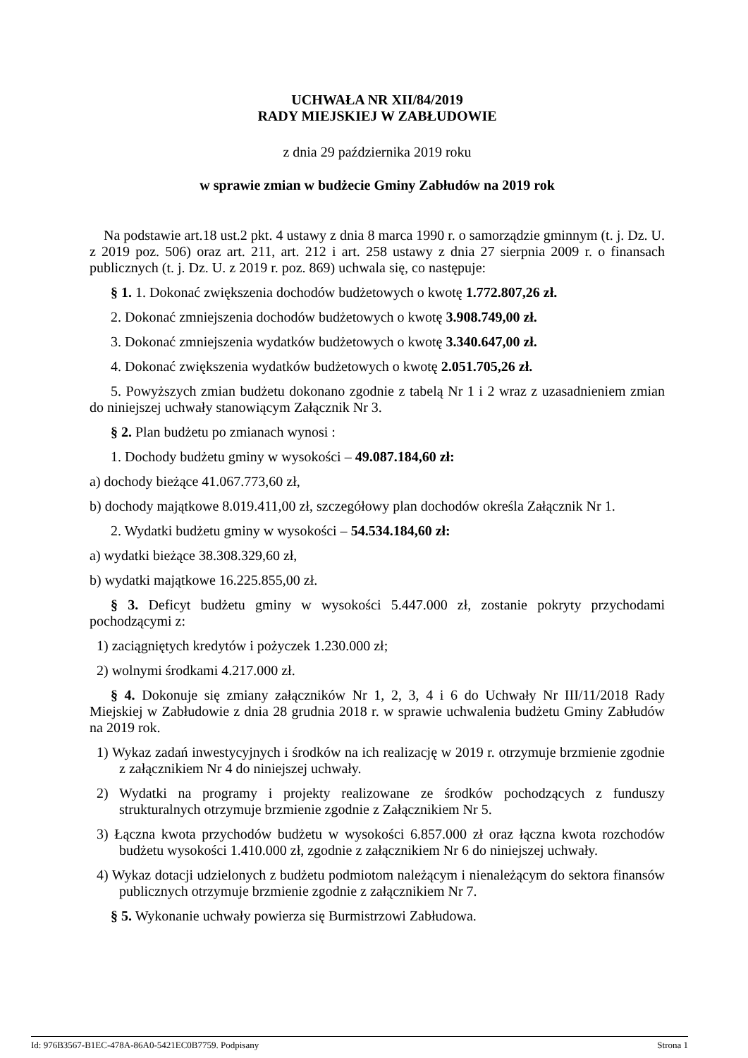UCHWAŁA NR XII/84/2019
RADY MIEJSKIEJ W ZABŁUDOWIE
z dnia 29 października 2019 roku
w sprawie zmian w budżecie Gminy Zabłudów na 2019 rok
Na podstawie art.18 ust.2 pkt. 4 ustawy z dnia 8 marca 1990 r. o samorządzie gminnym (t. j. Dz. U. z 2019 poz. 506) oraz art. 211, art. 212 i art. 258 ustawy z dnia 27 sierpnia 2009 r. o finansach publicznych (t. j. Dz. U. z 2019 r. poz. 869) uchwala się, co następuje:
§ 1. 1. Dokonać zwiększenia dochodów budżetowych o kwotę 1.772.807,26 zł.
2. Dokonać zmniejszenia dochodów budżetowych o kwotę 3.908.749,00 zł.
3. Dokonać zmniejszenia wydatków budżetowych o kwotę 3.340.647,00 zł.
4. Dokonać zwiększenia wydatków budżetowych o kwotę 2.051.705,26 zł.
5. Powyższych zmian budżetu dokonano zgodnie z tabelą Nr 1 i 2 wraz z uzasadnieniem zmian do niniejszej uchwały stanowiącym Załącznik Nr 3.
§ 2. Plan budżetu po zmianach wynosi :
1. Dochody budżetu gminy w wysokości – 49.087.184,60 zł:
a) dochody bieżące 41.067.773,60 zł,
b) dochody majątkowe 8.019.411,00 zł, szczegółowy plan dochodów określa Załącznik Nr 1.
2. Wydatki budżetu gminy w wysokości – 54.534.184,60 zł:
a) wydatki bieżące 38.308.329,60 zł,
b) wydatki majątkowe 16.225.855,00 zł.
§ 3. Deficyt budżetu gminy w wysokości 5.447.000 zł, zostanie pokryty przychodami pochodzącymi z:
1) zaciągniętych kredytów i pożyczek 1.230.000 zł;
2) wolnymi środkami 4.217.000 zł.
§ 4. Dokonuje się zmiany załączników Nr 1, 2, 3, 4 i 6 do Uchwały Nr III/11/2018 Rady Miejskiej w Zabłudowie z dnia 28 grudnia 2018 r. w sprawie uchwalenia budżetu Gminy Zabłudów na 2019 rok.
1) Wykaz zadań inwestycyjnych i środków na ich realizację w 2019 r. otrzymuje brzmienie zgodnie z załącznikiem Nr 4 do niniejszej uchwały.
2) Wydatki na programy i projekty realizowane ze środków pochodzących z funduszy strukturalnych otrzymuje brzmienie zgodnie z Załącznikiem Nr 5.
3) Łączna kwota przychodów budżetu w wysokości 6.857.000 zł oraz łączna kwota rozchodów budżetu wysokości 1.410.000 zł, zgodnie z załącznikiem Nr 6 do niniejszej uchwały.
4) Wykaz dotacji udzielonych z budżetu podmiotom należącym i nienależącym do sektora finansów publicznych otrzymuje brzmienie zgodnie z załącznikiem Nr 7.
§ 5. Wykonanie uchwały powierza się Burmistrzowi Zabłudowa.
Id: 976B3567-B1EC-478A-86A0-5421EC0B7759. Podpisany Strona 1